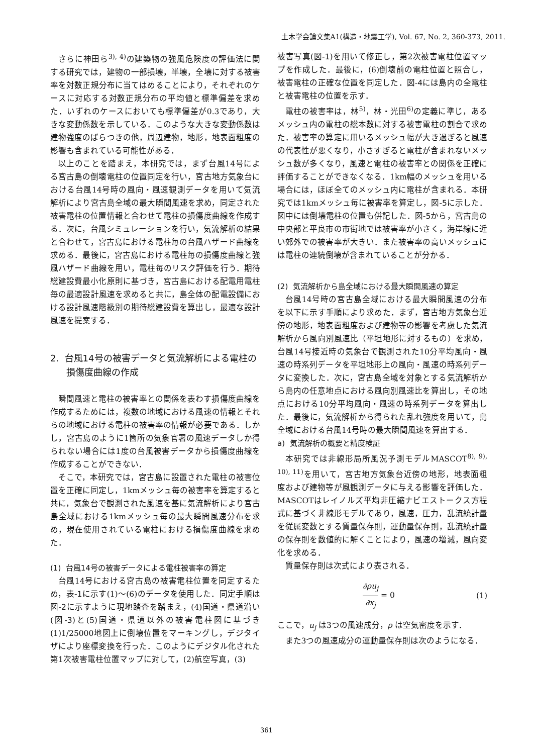土木学会論文集A1(構造・地震工学), Vol. 67, No. 2, 360-373, 2011.
さらに神田ら<sup>3), 4)</sup>の建築物の強風危険度の評価法に関する研究では，建物の一部損壊，半壊，全壊に対する被害率を対数正規分布に当てはめることにより，それぞれのケースに対応する対数正規分布の平均値と標準偏差を求めた．いずれのケースにおいても標準偏差が0.3であり，大きな変動係数を示している．このような大きな変動係数は建物強度のばらつきの他，周辺建物，地形，地表面粗度の影響も含まれている可能性がある．
以上のことを踏まえ，本研究では，まず台風14号による宮古島の倒壊電柱の位置同定を行い，宮古地方気象台における台風14号時の風向・風速観測データを用いて気流解析により宮古島全域の最大瞬間風速を求め，同定された被害電柱の位置情報と合わせて電柱の損傷度曲線を作成する．次に，台風シミュレーションを行い，気流解析の結果と合わせて，宮古島における電柱毎の台風ハザード曲線を求める．最後に，宮古島における電柱毎の損傷度曲線と強風ハザード曲線を用い，電柱毎のリスク評価を行う．期待総建設費最小化原則に基づき，宮古島における配電用電柱毎の最適設計風速を求めると共に，島全体の配電設備における設計風速階級別の期待総建設費を算出し，最適な設計風速を提案する．
2. 台風14号の被害データと気流解析による電柱の損傷度曲線の作成
瞬間風速と電柱の被害率との関係を表わす損傷度曲線を作成するためには，複数の地域における風速の情報とそれらの地域における電柱の被害率の情報が必要である．しかし，宮古島のように1箇所の気象官署の風速データしか得られない場合には1度の台風被害データから損傷度曲線を作成することができない．
そこで，本研究では，宮古島に設置された電柱の被害位置を正確に同定し，1kmメッシュ毎の被害率を算定すると共に，気象台で観測された風速を基に気流解析により宮古島全域における1kmメッシュ毎の最大瞬間風速分布を求め，現在使用されている電柱における損傷度曲線を求めた．
(1) 台風14号の被害データによる電柱被害率の算定
台風14号における宮古島の被害電柱位置を同定するため，表-1に示す(1)～(6)のデータを使用した．同定手順は図-2に示すように現地踏査を踏まえ，(4)国道・県道沿い(図-3)と(5)国道・県道以外の被害電柱図に基づき(1)1/25000地図上に倒壊位置をマーキングし，デジタイザにより座標変換を行った．このようにデジタル化された第1次被害電柱位置マップに対して，(2)航空写真，(3)
被害写真(図-1)を用いて修正し，第2次被害電柱位置マップを作成した．最後に，(6)倒壊前の電柱位置と照合し，被害電柱の正確な位置を同定した．図-4には島内の全電柱と被害電柱の位置を示す．
電柱の被害率は，林<sup>5)</sup>，林・光田<sup>6)</sup>の定義に準じ，あるメッシュ内の電柱の総本数に対する被害電柱の割合で求めた．被害率の算定に用いるメッシュ幅が大き過ぎると風速の代表性が悪くなり，小さすぎると電柱が含まれないメッシュ数が多くなり，風速と電柱の被害率との関係を正確に評価することができなくなる．1km幅のメッシュを用いる場合には，ほぼ全てのメッシュ内に電柱が含まれる．本研究では1kmメッシュ毎に被害率を算定し，図-5に示した．図中には倒壊電柱の位置も併記した．図-5から，宮古島の中央部と平良市の市街地では被害率が小さく，海岸線に近い郊外での被害率が大きい．また被害率の高いメッシュには電柱の連続倒壊が含まれていることが分かる．
(2) 気流解析から島全域における最大瞬間風速の算定
台風14号時の宮古島全域における最大瞬間風速の分布を以下に示す手順により求めた．まず，宮古地方気象台近傍の地形，地表面粗度および建物等の影響を考慮した気流解析から風向別風速比（平坦地形に対するもの）を求め，台風14号接近時の気象台で観測された10分平均風向・風速の時系列データを平坦地形上の風向・風速の時系列データに変換した．次に，宮古島全域を対象とする気流解析から島内の任意地点における風向別風速比を算出し，その地点における10分平均風向・風速の時系列データを算出した．最後に，気流解析から得られた乱れ強度を用いて，島全域における台風14号時の最大瞬間風速を算出する．
a) 気流解析の概要と精度検証
本研究では非線形局所風況予測モデルMASCOT<sup>8), 9), 10), 11)</sup>を用いて，宮古地方気象台近傍の地形，地表面粗度および建物等が風観測データに与える影響を評価した．MASCOTはレイノルズ平均非圧縮ナビエストークス方程式に基づく非線形モデルであり，風速，圧力，乱流統計量を従属変数とする質量保存則，運動量保存則，乱流統計量の保存則を数値的に解くことにより，風速の増減，風向変化を求める．
質量保存則は次式により表される．
∂ρu<sub>j</sub> ∂x<sub>j</sub> = 0 (1)
ここで，u<sub>j</sub> は3つの風速成分，ρ は空気密度を示す．
また3つの風速成分の運動量保存則は次のようになる．
361